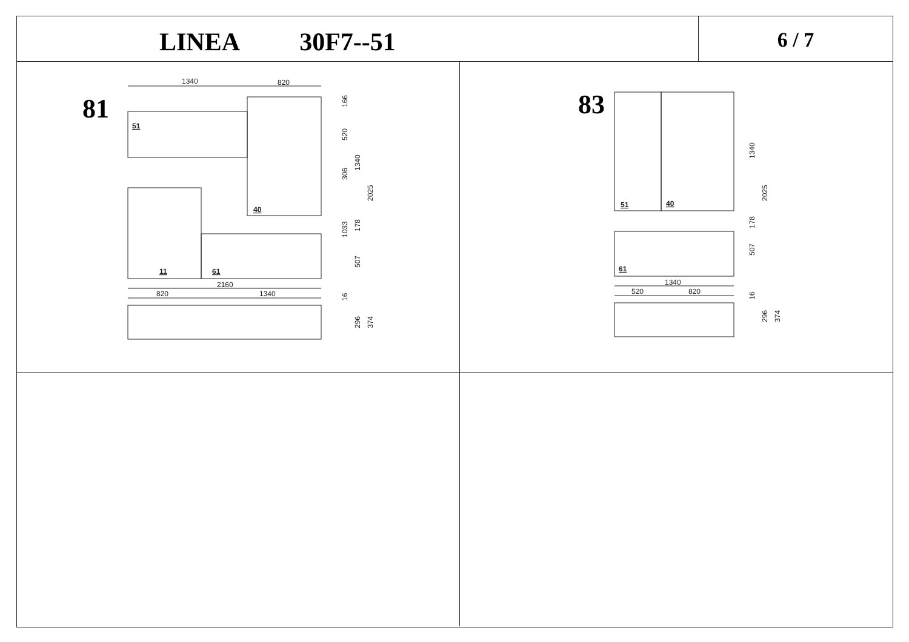LINEA 30F7--51
6 / 7
81
51
40
11
61
1340
820
2160
820
1340
166
520
306
1340
1033
178
507
2025
16
296
374
83
51
40
61
1340
520
820
1340
2025
178
507
16
296
374